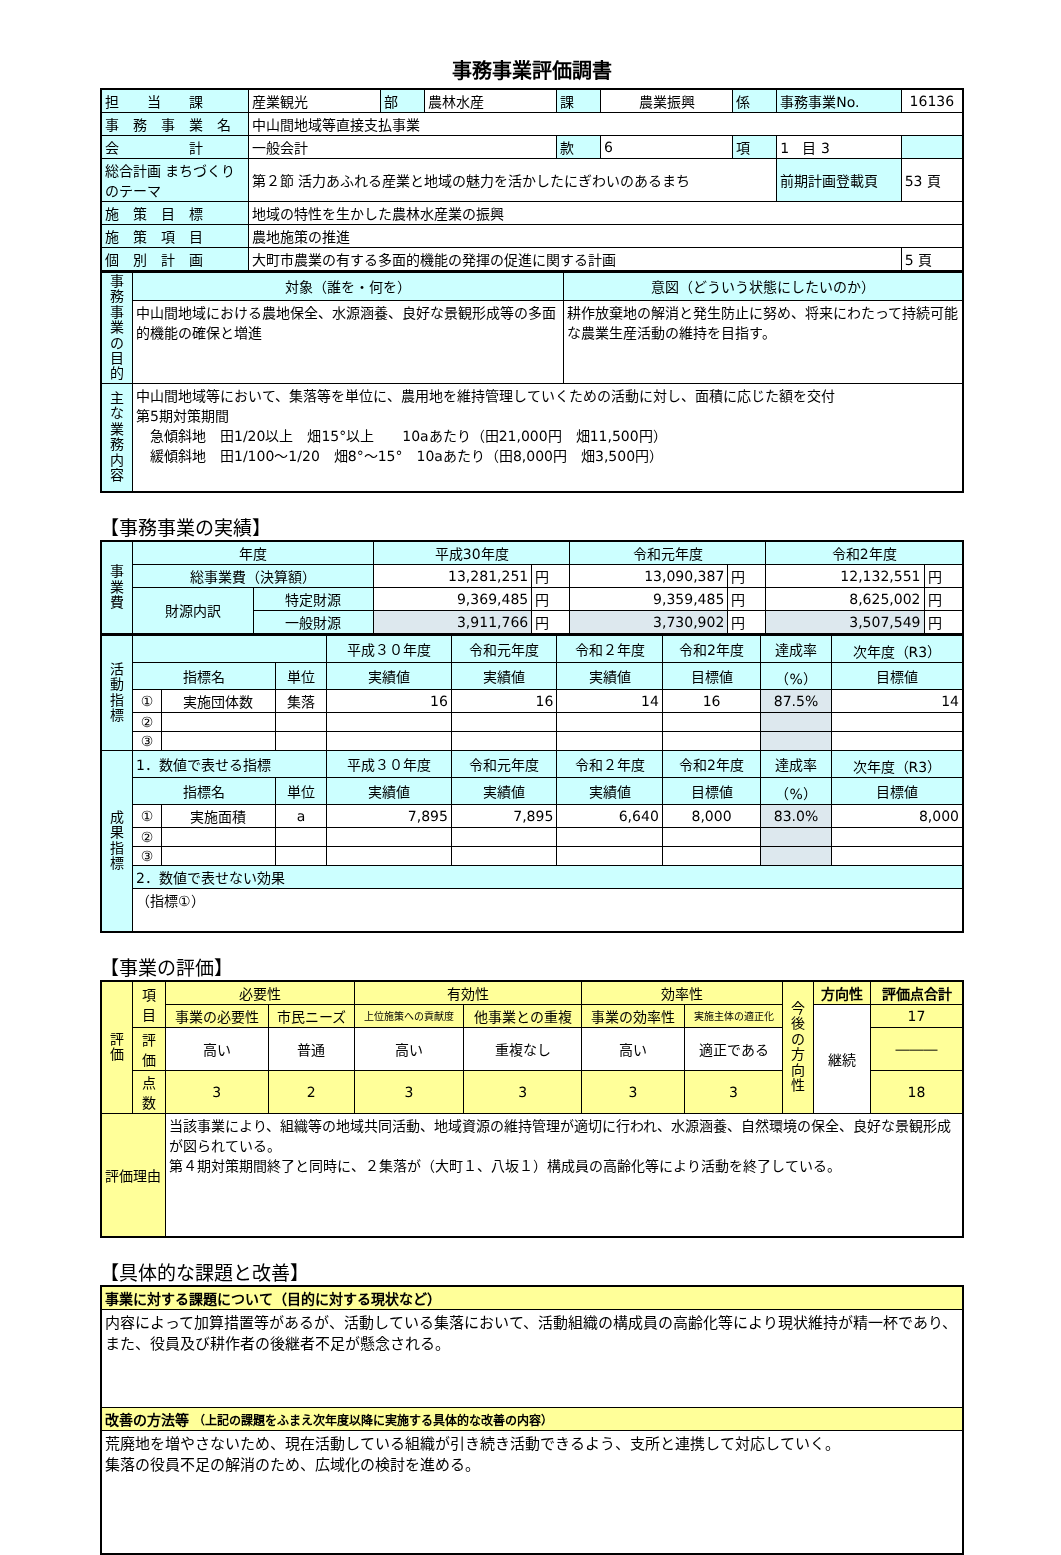事務事業評価調書
| 担 当 課 | 産業観光 | 部 | 農林水産 | 課 | 農業振興 | 係 | 事務事業No. | 16136 |
| 事 務 事 業 名 | 中山間地域等直接支払事業 | | | | | | | |
| 会 計 | 一般会計 | | | 款 | 6 | 項 | 1 目 3 | |
| 総合計画 まちづくりのテーマ | 第２節 活力あふれる産業と地域の魅力を活かしたにぎわいのあるまち | | | | | | 前期計画登載頁 | 53 頁 |
| 施 策 目 標 | 地域の特性を生かした農林水産業の振興 | | | | | | | |
| 施 策 項 目 | 農地施策の推進 | | | | | | | |
| 個 別 計 画 | 大町市農業の有する多面的機能の発揮の促進に関する計画 | | | | | | | 5 頁 |
| 事務事業の目的 | 対象（誰を・何を） | 意図（どういう状態にしたいのか） |
| | 中山間地域における農地保全、水源涵養、良好な景観形成等の多面的機能の確保と増進 | 耕作放棄地の解消と発生防止に努め、将来にわたって持続可能な農業生産活動の維持を目指す。 |
| 主な業務内容 | 中山間地域等において、集落等を単位に、農用地を維持管理していくための活動に対し、面積に応じた額を交付 第5期対策期間 急傾斜地 田1/20以上 畑15°以上 10aあたり（田21,000円 畑11,500円） 緩傾斜地 田1/100～1/20 畑8°～15° 10aあたり（田8,000円 畑3,500円） | |
【事務事業の実績】
| 事業費 | 年度 | | 平成30年度 | | 令和元年度 | | 令和2年度 | |
| | 総事業費（決算額） | | 13,281,251 | 円 | 13,090,387 | 円 | 12,132,551 | 円 |
| | 財源内訳 | 特定財源 | 9,369,485 | 円 | 9,359,485 | 円 | 8,625,002 | 円 |
| | | 一般財源 | 3,911,766 | 円 | 3,730,902 | 円 | 3,507,549 | 円 |
| 活動指標 | | | | 平成３０年度 | 令和元年度 | 令和２年度 | 令和2年度 | 達成率 | 次年度（R3） |
| | 指標名 | | 単位 | 実績値 | 実績値 | 実績値 | 目標値 | （%） | 目標値 |
| | ① | 実施団体数 | 集落 | 16 | 16 | 14 | 16 | 87.5% | 14 |
| | ② | | | | | | | | |
| | ③ | | | | | | | | |
| 成果指標 | 1．数値で表せる指標 | | | 平成３０年度 | 令和元年度 | 令和２年度 | 令和2年度 | 達成率 | 次年度（R3） |
| | 指標名 | | 単位 | 実績値 | 実績値 | 実績値 | 目標値 | （%） | 目標値 |
| | ① | 実施面積 | a | 7,895 | 7,895 | 6,640 | 8,000 | 83.0% | 8,000 |
| | ② | | | | | | | | |
| | ③ | | | | | | | | |
| | 2．数値で表せない効果 | | | | | | | | |
| | （指標①） | | | | | | | | |
【事業の評価】
| 評価 | 項目 | 必要性 | | 有効性 | | 効率性 | | 今後の方向性 | 方向性 | 評価点合計 |
| | | 事業の必要性 | 市民ニーズ | 上位施策への貢献度 | 他事業との重複 | 事業の効率性 | 実施主体の適正化 | | 継続 | 17 |
| | 評価 | 高い | 普通 | 高い | 重複なし | 高い | 適正である | | | ――― |
| | 点数 | 3 | 2 | 3 | 3 | 3 | 3 | | | 18 |
| 評価理由 | | 当該事業により、組織等の地域共同活動、地域資源の維持管理が適切に行われ、水源涵養、自然環境の保全、良好な景観形成が図られている。 第４期対策期間終了と同時に、２集落が（大町１、八坂１）構成員の高齢化等により活動を終了している。 | | | | | | | | |
【具体的な課題と改善】
| 事業に対する課題について（目的に対する現状など） |
| 内容によって加算措置等があるが、活動している集落において、活動組織の構成員の高齢化等により現状維持が精一杯であり、また、役員及び耕作者の後継者不足が懸念される。 |
| 改善の方法等 （上記の課題をふまえ次年度以降に実施する具体的な改善の内容） |
| 荒廃地を増やさないため、現在活動している組織が引き続き活動できるよう、支所と連携して対応していく。 集落の役員不足の解消のため、広域化の検討を進める。 |